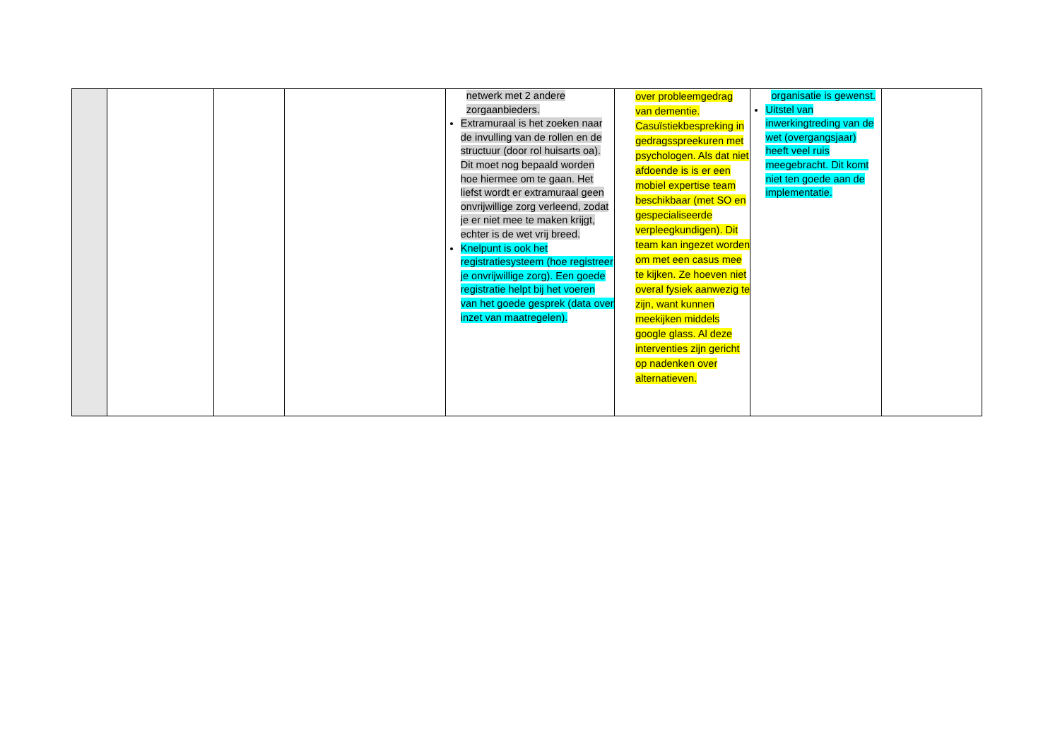| | | | | netwerk met 2 andere zorgaanbieders. Extramuraal is het zoeken naar de invulling van de rollen en de structuur (door rol huisarts oa). Dit moet nog bepaald worden hoe hiermee om te gaan. Het liefst wordt er extramuraal geen onvrijwillige zorg verleend, zodat je er niet mee te maken krijgt, echter is de wet vrij breed. Knelpunt is ook het registratiesysteem (hoe registreer je onvrijwillige zorg). Een goede registratie helpt bij het voeren van het goede gesprek (data over inzet van maatregelen). | over probleemgedrag van dementie. Casuïstiekbespreking in gedragsspreekuren met psychologen. Als dat niet afdoende is is er een mobiel expertise team beschikbaar (met SO en gespecialiseerde verpleegkundigen). Dit team kan ingezet worden om met een casus mee te kijken. Ze hoeven niet overal fysiek aanwezig te zijn, want kunnen meekijken middels google glass. Al deze interventies zijn gericht op nadenken over alternatieven. | organisatie is gewenst. Uitstel van inwerkingtreding van de wet (overgangsjaar) heeft veel ruis meegebracht. Dit komt niet ten goede aan de implementatie. | |